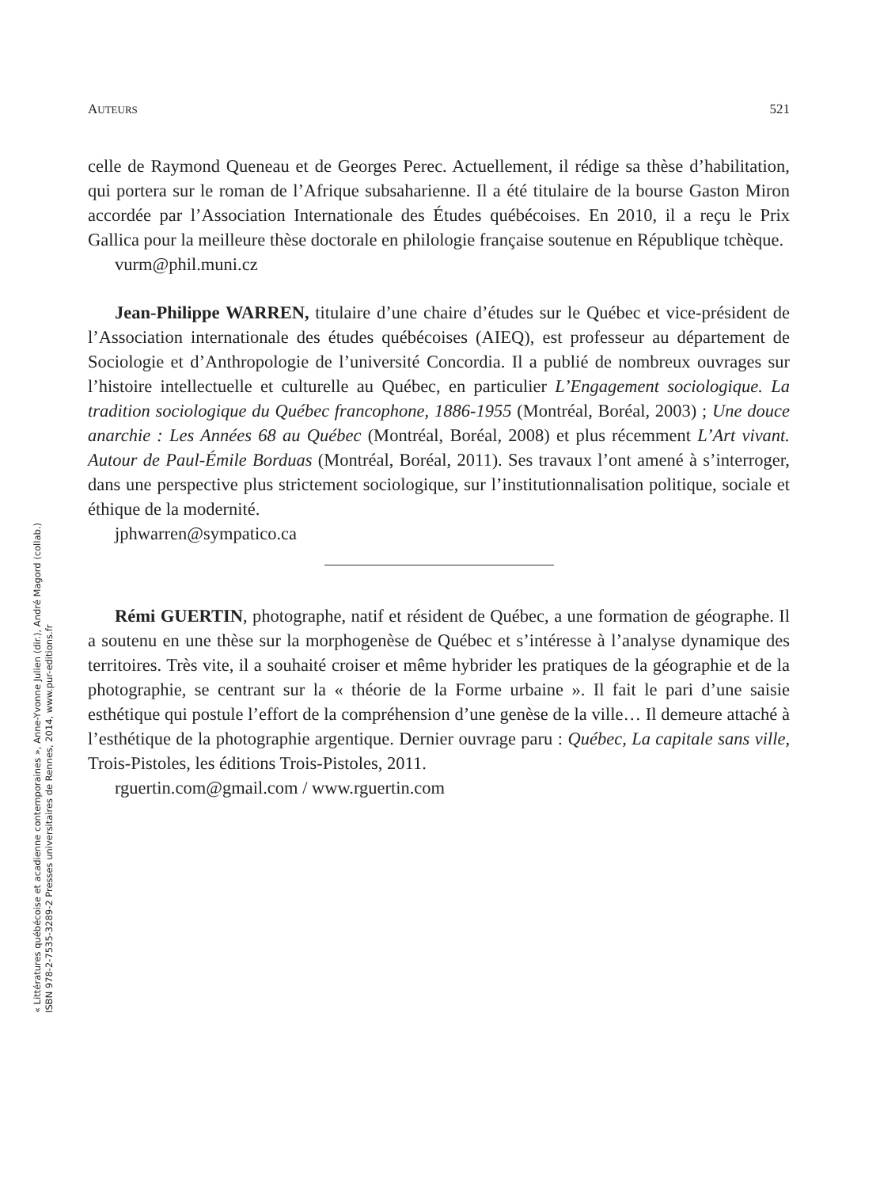« Littératures québécoise et acadienne contemporaines », Anne-Yvonne Julien (dir.), André Magord (collab.)
ISBN 978-2-7535-3289-2 Presses universitaires de Rennes, 2014, www.pur-editions.fr
AUTEURS 521
celle de Raymond Queneau et de Georges Perec. Actuellement, il rédige sa thèse d’habilitation, qui portera sur le roman de l’Afrique subsaharienne. Il a été titulaire de la bourse Gaston Miron accordée par l’Association Internationale des Études québécoises. En 2010, il a reçu le Prix Gallica pour la meilleure thèse doctorale en philologie française soutenue en République tchèque.
vurm@phil.muni.cz
Jean-Philippe WARREN, titulaire d’une chaire d’études sur le Québec et vice-président de l’Association internationale des études québécoises (AIEQ), est professeur au département de Sociologie et d’Anthropologie de l’université Concordia. Il a publié de nombreux ouvrages sur l’histoire intellectuelle et culturelle au Québec, en particulier L’Engagement sociologique. La tradition sociologique du Québec francophone, 1886-1955 (Montréal, Boréal, 2003) ; Une douce anarchie : Les Années 68 au Québec (Montréal, Boréal, 2008) et plus récemment L’Art vivant. Autour de Paul-Émile Borduas (Montréal, Boréal, 2011). Ses travaux l’ont amené à s’interroger, dans une perspective plus strictement sociologique, sur l’institutionnalisation politique, sociale et éthique de la modernité.
jphwarren@sympatico.ca
Rémi GUERTIN, photographe, natif et résident de Québec, a une formation de géographe. Il a soutenu en une thèse sur la morphogenèse de Québec et s’intéresse à l’analyse dynamique des territoires. Très vite, il a souhaité croiser et même hybrider les pratiques de la géographie et de la photographie, se centrant sur la « théorie de la Forme urbaine ». Il fait le pari d’une saisie esthétique qui postule l’effort de la compréhension d’une genèse de la ville… Il demeure attaché à l’esthétique de la photographie argentique. Dernier ouvrage paru : Québec, La capitale sans ville, Trois-Pistoles, les éditions Trois-Pistoles, 2011.
rguertin.com@gmail.com / www.rguertin.com